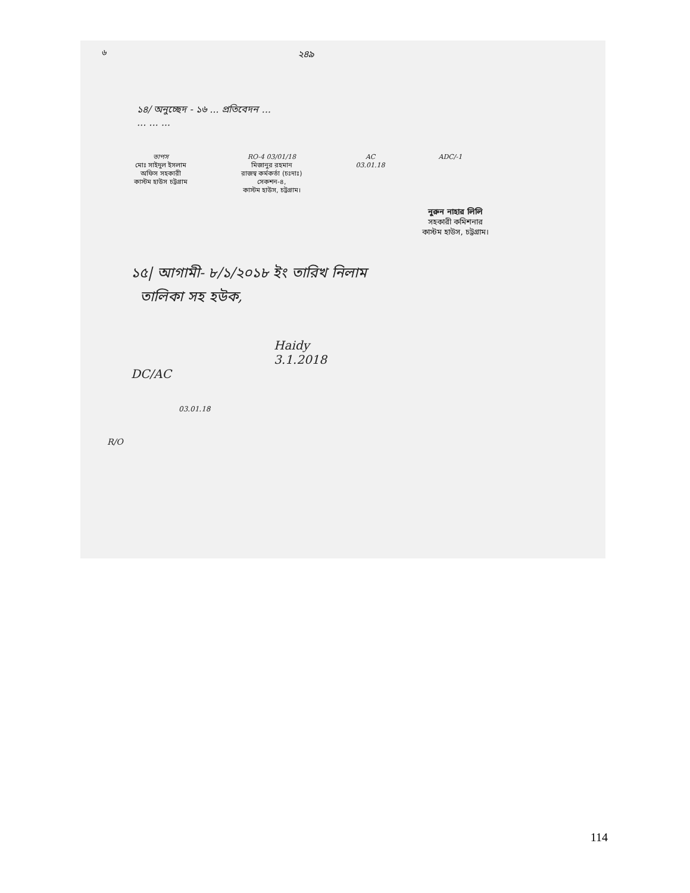৬
২৪৯
১৪/ অনুচ্ছেদ - ১৬ ... প্রতিবেদন ...
... ... ...
তাপস
মোঃ সাইদুল ইসলাম
অফিস সহকারী
কাস্টম হাউস চট্টগ্রাম
RO-4 03/01/18
মিজানুর রহমান
রাজস্ব কর্মকর্তা (চঃদাঃ)
সেকশন-৪,
কাস্টম হাউস, চট্টগ্রাম।
AC
03.01.18
ADC/-1
নুরুন নাহার লিলি
সহকারী কমিশনার
কাস্টম হাউস, চট্টগ্রাম।
১৫| আগামী- ৮/১/২০১৮ ইং তারিখ নিলাম
তালিকা সহ হউক,
Haidy
3.1.2018
DC/AC
03.01.18
R/O
114